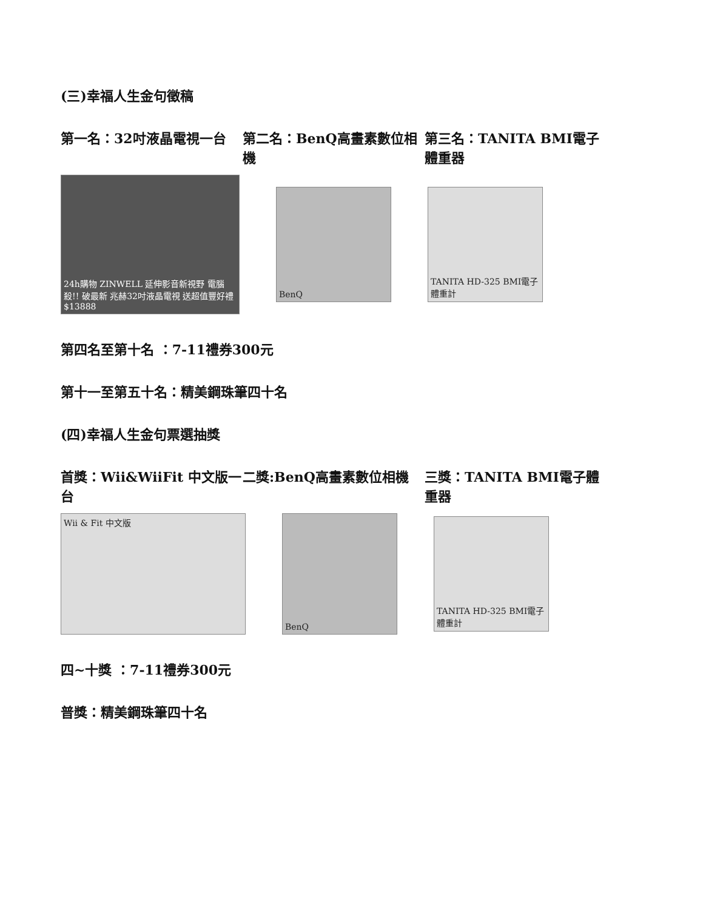(三)幸福人生金句徵稿
第一名：32吋液晶電視一台 第二名：BenQ高畫素數位相機 第三名：TANITA BMI電子體重器
24h購物 ZINWELL 延伸影音新視野 電腦殺!! 破最新 兆赫32吋液晶電視 送超值豐好禮$13888
BenQ
TANITA HD-325 BMI電子體重計
第四名至第十名 ：7-11禮券300元
第十一至第五十名：精美鋼珠筆四十名
(四)幸福人生金句票選抽獎
首獎：Wii&WiiFit 中文版一台
二獎:BenQ高畫素數位相機 三獎：TANITA BMI電子體重器
Wii & Fit 中文版 BenQ
TANITA HD-325 BMI電子體重計
四~十獎 ：7-11禮券300元
普獎：精美鋼珠筆四十名